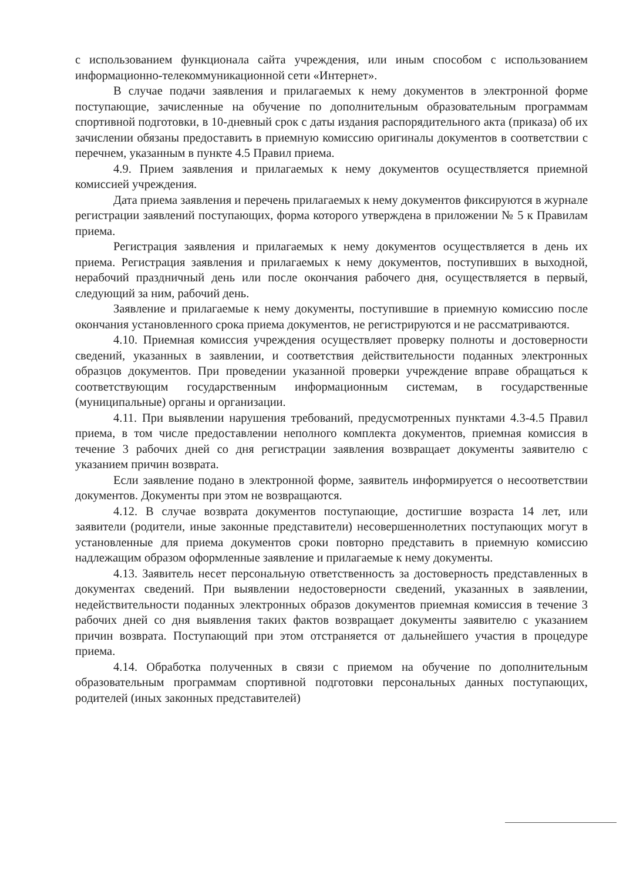с использованием функционала сайта учреждения, или иным способом с использованием информационно-телекоммуникационной сети «Интернет».
В случае подачи заявления и прилагаемых к нему документов в электронной форме поступающие, зачисленные на обучение по дополнительным образовательным программам спортивной подготовки, в 10-дневный срок с даты издания распорядительного акта (приказа) об их зачислении обязаны предоставить в приемную комиссию оригиналы документов в соответствии с перечнем, указанным в пункте 4.5 Правил приема.
4.9. Прием заявления и прилагаемых к нему документов осуществляется приемной комиссией учреждения.
Дата приема заявления и перечень прилагаемых к нему документов фиксируются в журнале регистрации заявлений поступающих, форма которого утверждена в приложении № 5 к Правилам приема.
Регистрация заявления и прилагаемых к нему документов осуществляется в день их приема. Регистрация заявления и прилагаемых к нему документов, поступивших в выходной, нерабочий праздничный день или после окончания рабочего дня, осуществляется в первый, следующий за ним, рабочий день.
Заявление и прилагаемые к нему документы, поступившие в приемную комиссию после окончания установленного срока приема документов, не регистрируются и не рассматриваются.
4.10. Приемная комиссия учреждения осуществляет проверку полноты и достоверности сведений, указанных в заявлении, и соответствия действительности поданных электронных образцов документов. При проведении указанной проверки учреждение вправе обращаться к соответствующим государственным информационным системам, в государственные (муниципальные) органы и организации.
4.11. При выявлении нарушения требований, предусмотренных пунктами 4.3-4.5 Правил приема, в том числе предоставлении неполного комплекта документов, приемная комиссия в течение 3 рабочих дней со дня регистрации заявления возвращает документы заявителю с указанием причин возврата.
Если заявление подано в электронной форме, заявитель информируется о несоответствии документов. Документы при этом не возвращаются.
4.12. В случае возврата документов поступающие, достигшие возраста 14 лет, или заявители (родители, иные законные представители) несовершеннолетних поступающих могут в установленные для приема документов сроки повторно представить в приемную комиссию надлежащим образом оформленные заявление и прилагаемые к нему документы.
4.13. Заявитель несет персональную ответственность за достоверность представленных в документах сведений. При выявлении недостоверности сведений, указанных в заявлении, недействительности поданных электронных образов документов приемная комиссия в течение 3 рабочих дней со дня выявления таких фактов возвращает документы заявителю с указанием причин возврата. Поступающий при этом отстраняется от дальнейшего участия в процедуре приема.
4.14. Обработка полученных в связи с приемом на обучение по дополнительным образовательным программам спортивной подготовки персональных данных поступающих, родителей (иных законных представителей)